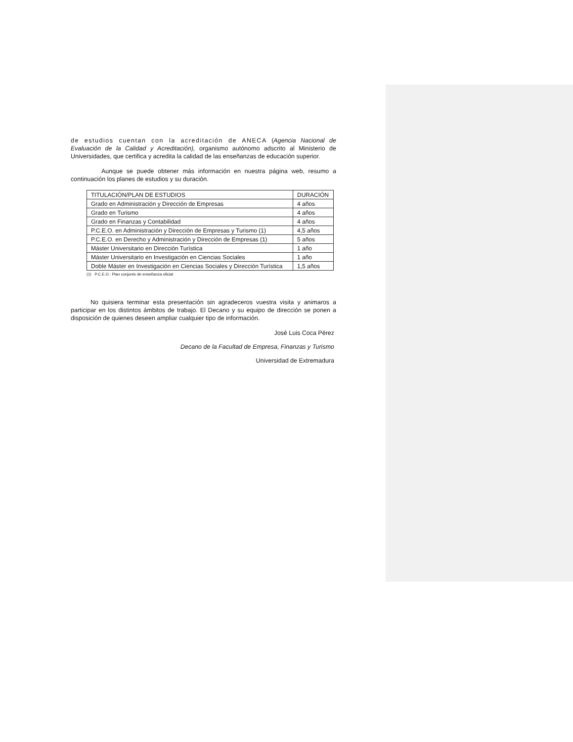de estudios cuentan con la acreditación de ANECA (Agencia Nacional de Evaluación de la Calidad y Acreditación), organismo autónomo adscrito al Ministerio de Universidades, que certifica y acredita la calidad de las enseñanzas de educación superior.
Aunque se puede obtener más información en nuestra página web, resumo a continuación los planes de estudios y su duración.
| TITULACIÓN/PLAN DE ESTUDIOS | DURACIÓN |
| Grado en Administración y Dirección de Empresas | 4 años |
| Grado en Turismo | 4 años |
| Grado en Finanzas y Contabilidad | 4 años |
| P.C.E.O. en Administración y Dirección de Empresas y Turismo (1) | 4,5 años |
| P.C.E.O. en Derecho y Administración y Dirección de Empresas (1) | 5 años |
| Máster Universitario en Dirección Turística | 1 año |
| Máster Universitario en Investigación en Ciencias Sociales | 1 año |
| Doble Máster en Investigación en Ciencias Sociales y Dirección Turística | 1,5 años |
(1) P.C.E.O.: Plan conjunto de enseñanza oficial
No quisiera terminar esta presentación sin agradeceros vuestra visita y animaros a participar en los distintos ámbitos de trabajo. El Decano y su equipo de dirección se ponen a disposición de quienes deseen ampliar cualquier tipo de información.
José Luis Coca Pérez
Decano de la Facultad de Empresa, Finanzas y Turismo
Universidad de Extremadura